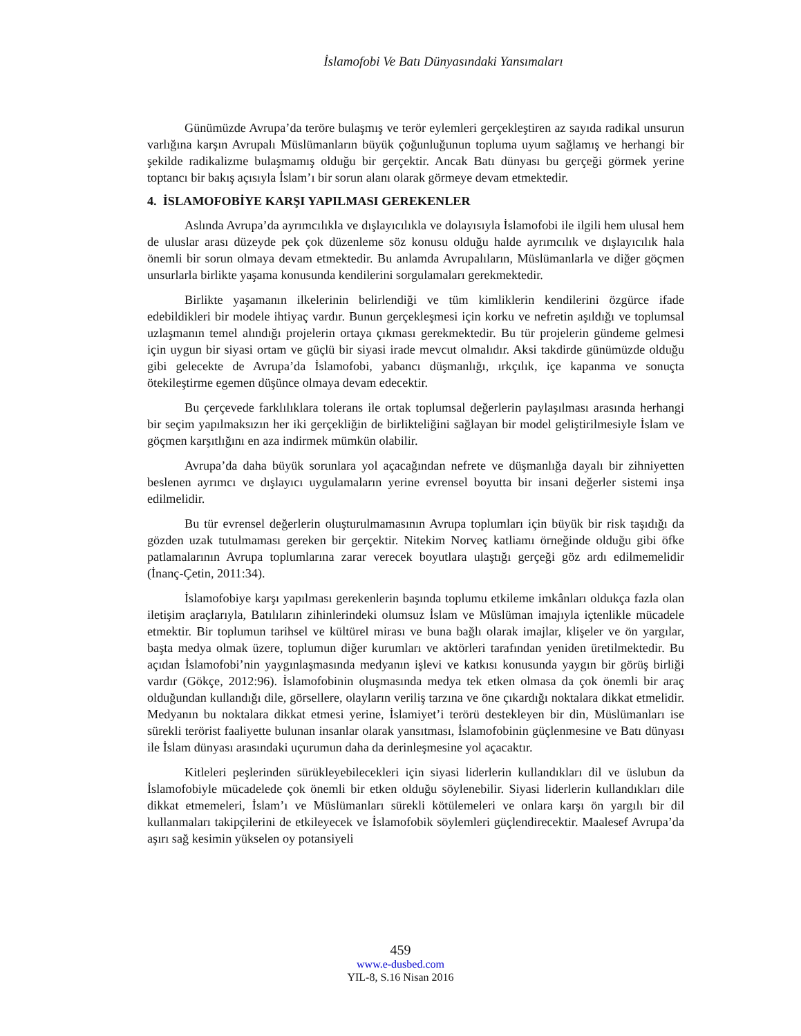İslamofobi Ve Batı Dünyasındaki Yansımaları
Günümüzde Avrupa’da teröre bulaşmış ve terör eylemleri gerçekleştiren az sayıda radikal unsurun varlığına karşın Avrupalı Müslümanların büyük çoğunluğunun topluma uyum sağlamış ve herhangi bir şekilde radikalizme bulaşmamış olduğu bir gerçektir. Ancak Batı dünyası bu gerçeği görmek yerine toptancı bir bakış açısıyla İslam’ı bir sorun alanı olarak görmeye devam etmektedir.
4. İSLAMOFOBİYE KARŞI YAPILMASI GEREKENLER
Aslında Avrupa’da ayrımcılıkla ve dışlayıcılıkla ve dolayısıyla İslamofobi ile ilgili hem ulusal hem de uluslar arası düzeyde pek çok düzenleme söz konusu olduğu halde ayrımcılık ve dışlayıcılık hala önemli bir sorun olmaya devam etmektedir. Bu anlamda Avrupalıların, Müslümanlarla ve diğer göçmen unsurlarla birlikte yaşama konusunda kendilerini sorgulamaları gerekmektedir.
Birlikte yaşamanın ilkelerinin belirlendiği ve tüm kimliklerin kendilerini özgürce ifade edebildikleri bir modele ihtiyaç vardır. Bunun gerçekleşmesi için korku ve nefretin aşıldığı ve toplumsal uzlaşmanın temel alındığı projelerin ortaya çıkması gerekmektedir. Bu tür projelerin gündeme gelmesi için uygun bir siyasi ortam ve güçlü bir siyasi irade mevcut olmalıdır. Aksi takdirde günümüzde olduğu gibi gelecekte de Avrupa’da İslamofobi, yabancı düşmanlığı, ırkçılık, içe kapanma ve sonuçta ötekileştirme egemen düşünce olmaya devam edecektir.
Bu çerçevede farklılıklara tolerans ile ortak toplumsal değerlerin paylaşılması arasında herhangi bir seçim yapılmaksızın her iki gerçekliğin de birlikteliğini sağlayan bir model geliştirilmesiyle İslam ve göçmen karşıtlığını en aza indirmek mümkün olabilir.
Avrupa’da daha büyük sorunlara yol açacağından nefrete ve düşmanlığa dayalı bir zihniyetten beslenen ayrımcı ve dışlayıcı uygulamaların yerine evrensel boyutta bir insani değerler sistemi inşa edilmelidir.
Bu tür evrensel değerlerin oluşturulmamasının Avrupa toplumları için büyük bir risk taşıdığı da gözden uzak tutulmaması gereken bir gerçektir. Nitekim Norveç katliamı örneğinde olduğu gibi öfke patlamalarının Avrupa toplumlarına zarar verecek boyutlara ulaştığı gerçeği göz ardı edilmemelidir (İnanç-Çetin, 2011:34).
İslamofobiye karşı yapılması gerekenlerin başında toplumu etkileme imkânları oldukça fazla olan iletişim araçlarıyla, Batılıların zihinlerindeki olumsuz İslam ve Müslüman imajıyla içtenlikle mücadele etmektir. Bir toplumun tarihsel ve kültürel mirası ve buna bağlı olarak imajlar, klişeler ve ön yargılar, başta medya olmak üzere, toplumun diğer kurumları ve aktörleri tarafından yeniden üretilmektedir. Bu açıdan İslamofobi’nin yaygınlaşmasında medyanın işlevi ve katkısı konusunda yaygın bir görüş birliği vardır (Gökçe, 2012:96). İslamofobinin oluşmasında medya tek etken olmasa da çok önemli bir araç olduğundan kullandığı dile, görsellere, olayların veriliş tarzına ve öne çıkardığı noktalara dikkat etmelidir. Medyanın bu noktalara dikkat etmesi yerine, İslamiyet’i terörü destekleyen bir din, Müslümanları ise sürekli terörist faaliyette bulunan insanlar olarak yansıtması, İslamofobinin güçlenmesine ve Batı dünyası ile İslam dünyası arasındaki uçurumun daha da derinleşmesine yol açacaktır.
Kitleleri peşlerinden sürükleyebilecekleri için siyasi liderlerin kullandıkları dil ve üslubun da İslamofobiyle mücadelede çok önemli bir etken olduğu söylenebilir. Siyasi liderlerin kullandıkları dile dikkat etmemeleri, İslam’ı ve Müslümanları sürekli kötülemeleri ve onlara karşı ön yargılı bir dil kullanmaları takipçilerini de etkileyecek ve İslamofobik söylemleri güçlendirecektir. Maalesef Avrupa’da aşırı sağ kesimin yükselen oy potansiyeli
459
www.e-dusbed.com
YIL-8, S.16 Nisan 2016